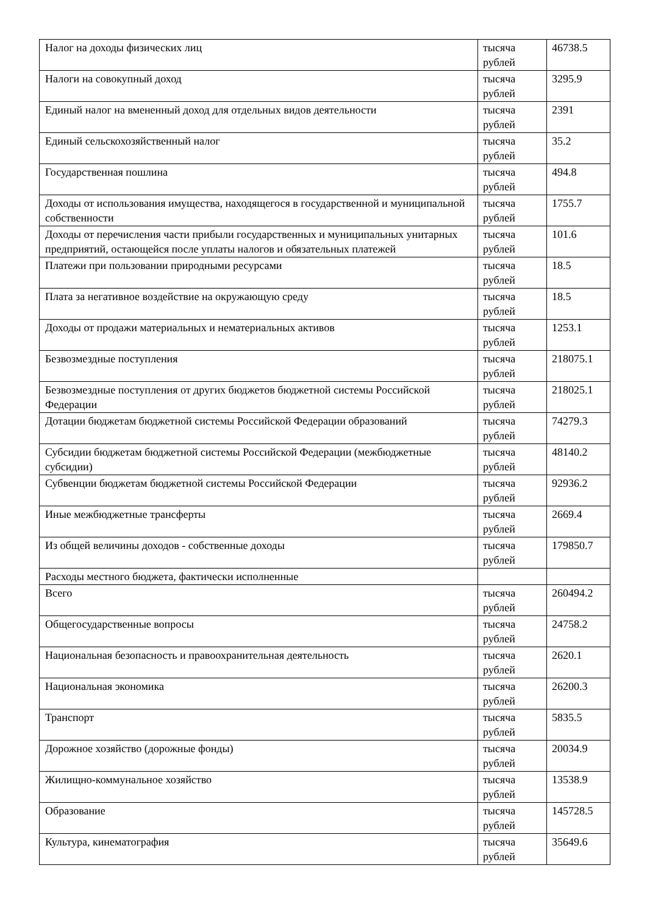| Налог на доходы физических лиц | тысяча рублей | 46738.5 |
| Налоги на совокупный доход | тысяча рублей | 3295.9 |
| Единый налог на вмененный доход для отдельных видов деятельности | тысяча рублей | 2391 |
| Единый сельскохозяйственный налог | тысяча рублей | 35.2 |
| Государственная пошлина | тысяча рублей | 494.8 |
| Доходы от использования имущества, находящегося в государственной и муниципальной собственности | тысяча рублей | 1755.7 |
| Доходы от перечисления части прибыли государственных и муниципальных унитарных предприятий, остающейся после уплаты налогов и обязательных платежей | тысяча рублей | 101.6 |
| Платежи при пользовании природными ресурсами | тысяча рублей | 18.5 |
| Плата за негативное воздействие на окружающую среду | тысяча рублей | 18.5 |
| Доходы от продажи материальных и нематериальных активов | тысяча рублей | 1253.1 |
| Безвозмездные поступления | тысяча рублей | 218075.1 |
| Безвозмездные поступления от других бюджетов бюджетной системы Российской Федерации | тысяча рублей | 218025.1 |
| Дотации бюджетам бюджетной системы Российской Федерации образований | тысяча рублей | 74279.3 |
| Субсидии бюджетам бюджетной системы Российской Федерации (межбюджетные субсидии) | тысяча рублей | 48140.2 |
| Субвенции бюджетам бюджетной системы Российской Федерации | тысяча рублей | 92936.2 |
| Иные межбюджетные трансферты | тысяча рублей | 2669.4 |
| Из общей величины доходов - собственные доходы | тысяча рублей | 179850.7 |
| Расходы местного бюджета, фактически исполненные | | |
| Всего | тысяча рублей | 260494.2 |
| Общегосударственные вопросы | тысяча рублей | 24758.2 |
| Национальная безопасность и правоохранительная деятельность | тысяча рублей | 2620.1 |
| Национальная экономика | тысяча рублей | 26200.3 |
| Транспорт | тысяча рублей | 5835.5 |
| Дорожное хозяйство (дорожные фонды) | тысяча рублей | 20034.9 |
| Жилищно-коммунальное хозяйство | тысяча рублей | 13538.9 |
| Образование | тысяча рублей | 145728.5 |
| Культура, кинематография | тысяча рублей | 35649.6 |